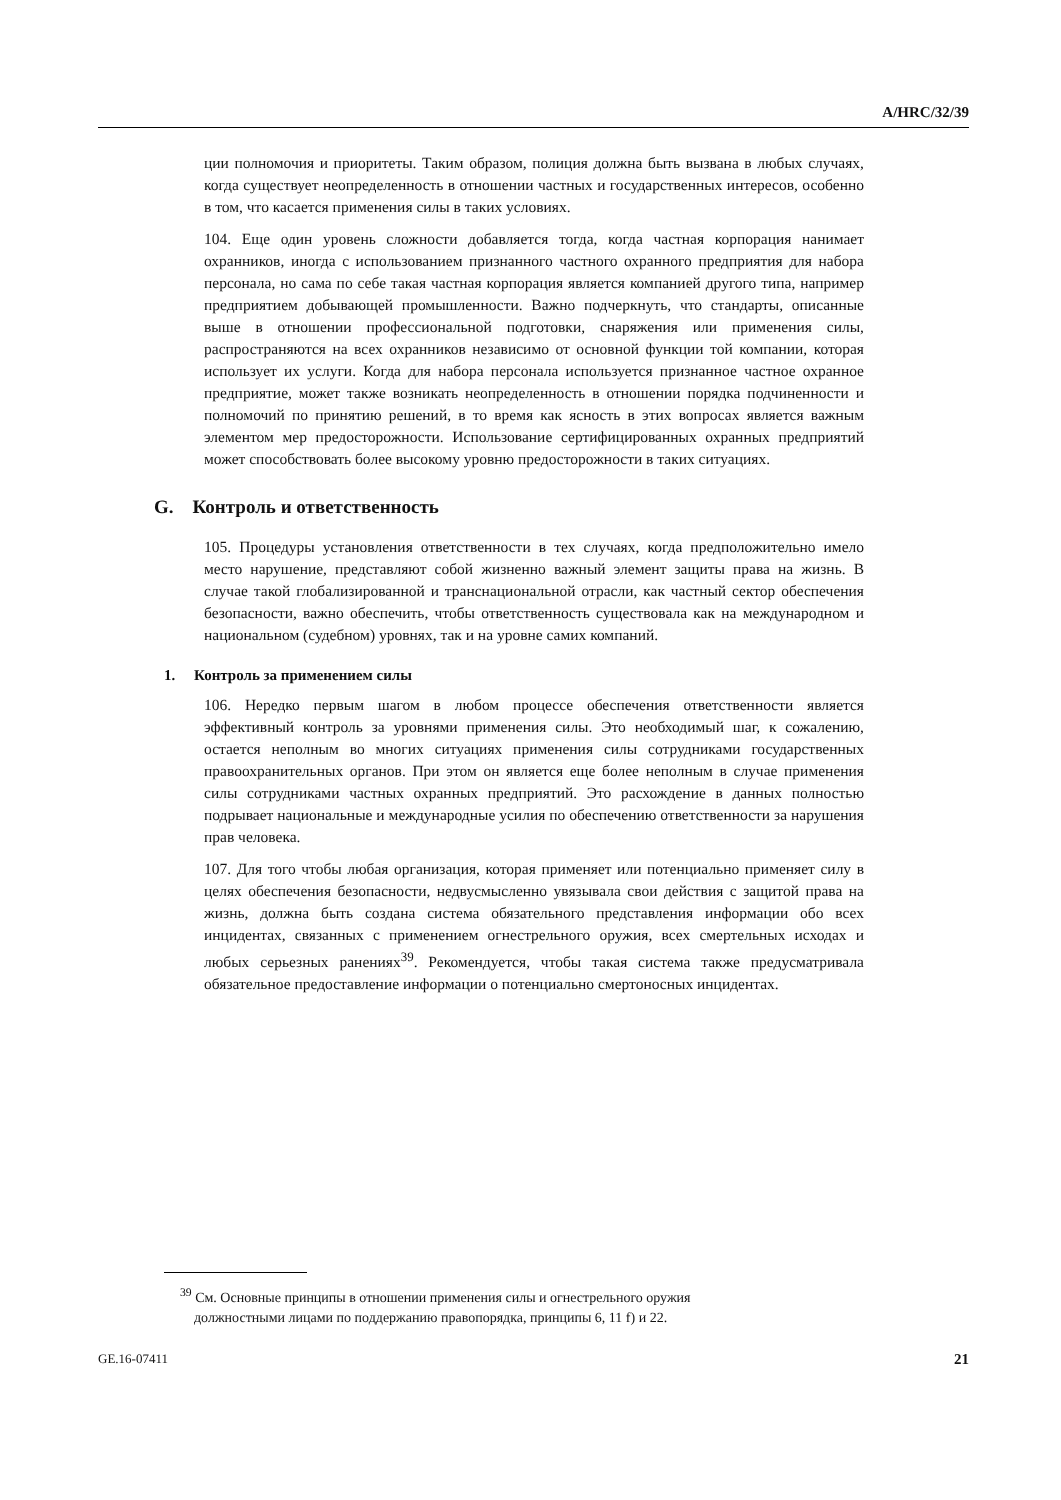A/HRC/32/39
ции полномочия и приоритеты. Таким образом, полиция должна быть вызвана в любых случаях, когда существует неопределенность в отношении частных и государственных интересов, особенно в том, что касается применения силы в таких условиях.
104. Еще один уровень сложности добавляется тогда, когда частная корпорация нанимает охранников, иногда с использованием признанного частного охранного предприятия для набора персонала, но сама по себе такая частная корпорация является компанией другого типа, например предприятием добывающей промышленности. Важно подчеркнуть, что стандарты, описанные выше в отношении профессиональной подготовки, снаряжения или применения силы, распространяются на всех охранников независимо от основной функции той компании, которая использует их услуги. Когда для набора персонала используется признанное частное охранное предприятие, может также возникать неопределенность в отношении порядка подчиненности и полномочий по принятию решений, в то время как ясность в этих вопросах является важным элементом мер предосторожности. Использование сертифицированных охранных предприятий может способствовать более высокому уровню предосторожности в таких ситуациях.
G. Контроль и ответственность
105. Процедуры установления ответственности в тех случаях, когда предположительно имело место нарушение, представляют собой жизненно важный элемент защиты права на жизнь. В случае такой глобализированной и транснациональной отрасли, как частный сектор обеспечения безопасности, важно обеспечить, чтобы ответственность существовала как на международном и национальном (судебном) уровнях, так и на уровне самих компаний.
1. Контроль за применением силы
106. Нередко первым шагом в любом процессе обеспечения ответственности является эффективный контроль за уровнями применения силы. Это необходимый шаг, к сожалению, остается неполным во многих ситуациях применения силы сотрудниками государственных правоохранительных органов. При этом он является еще более неполным в случае применения силы сотрудниками частных охранных предприятий. Это расхождение в данных полностью подрывает национальные и международные усилия по обеспечению ответственности за нарушения прав человека.
107. Для того чтобы любая организация, которая применяет или потенциально применяет силу в целях обеспечения безопасности, недвусмысленно увязывала свои действия с защитой права на жизнь, должна быть создана система обязательного представления информации обо всех инцидентах, связанных с применением огнестрельного оружия, всех смертельных исходах и любых серьезных ранениях<sup>39</sup>. Рекомендуется, чтобы такая система также предусматривала обязательное предоставление информации о потенциально смертоносных инцидентах.
<sup>39</sup> См. Основные принципы в отношении применения силы и огнестрельного оружия
должностными лицами по поддержанию правопорядка, принципы 6, 11 f) и 22.
GE.16-07411 21